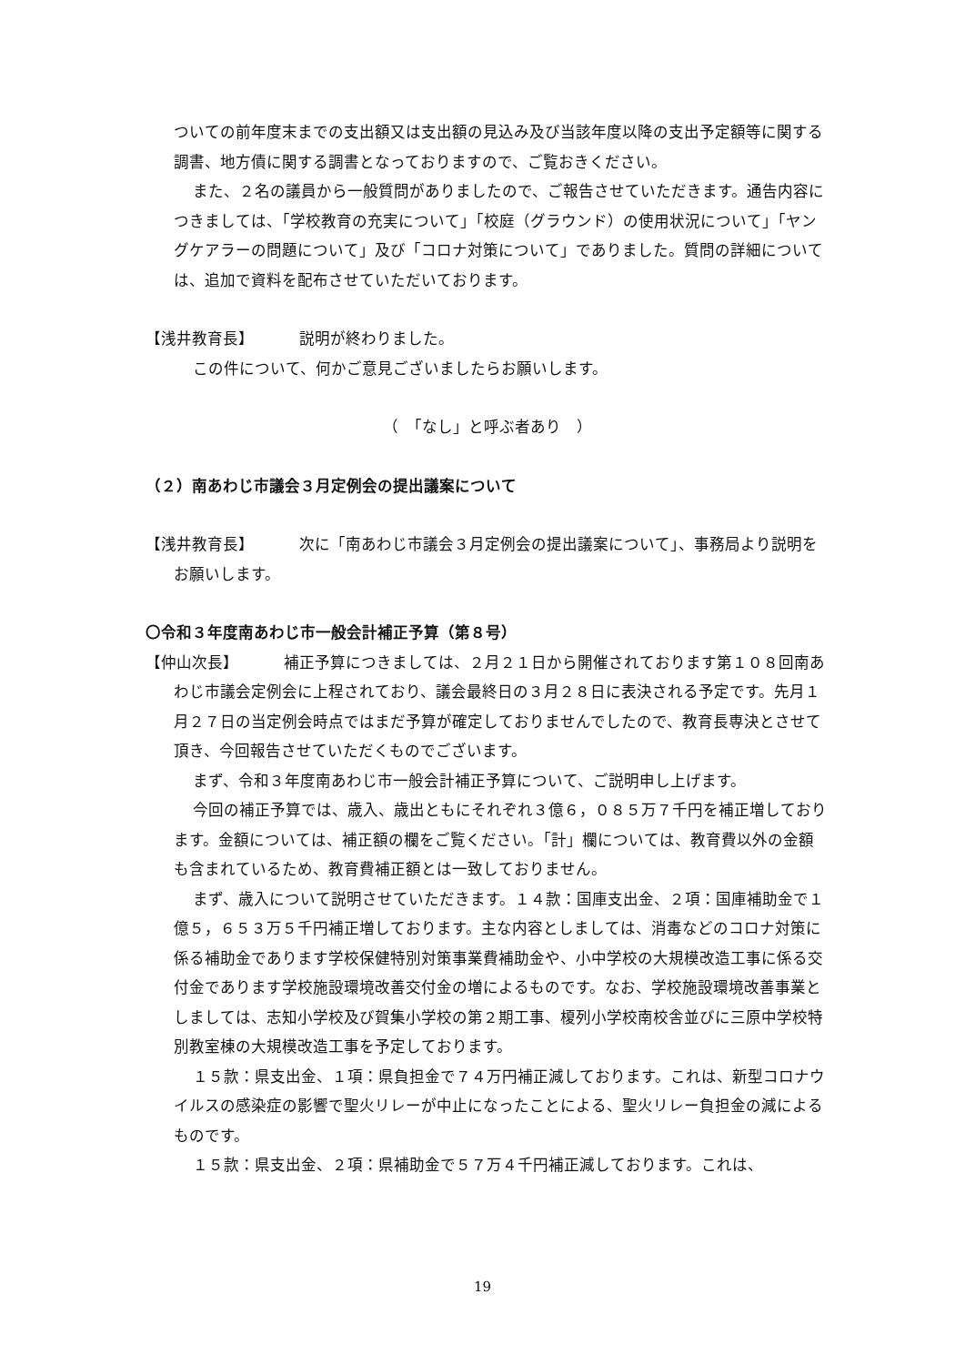ついての前年度末までの支出額又は支出額の見込み及び当該年度以降の支出予定額等に関する調書、地方債に関する調書となっておりますので、ご覧おきください。
また、２名の議員から一般質問がありましたので、ご報告させていただきます。通告内容につきましては、「学校教育の充実について」「校庭（グラウンド）の使用状況について」「ヤングケアラーの問題について」及び「コロナ対策について」でありました。質問の詳細については、追加で資料を配布させていただいております。
【浅井教育長】 説明が終わりました。
この件について、何かご意見ございましたらお願いします。
（　「なし」と呼ぶ者あり　）
（２）南あわじ市議会３月定例会の提出議案について
【浅井教育長】 次に「南あわじ市議会３月定例会の提出議案について」、事務局より説明をお願いします。
〇令和３年度南あわじ市一般会計補正予算（第８号）
【仲山次長】 補正予算につきましては、２月２１日から開催されております第１０８回南あわじ市議会定例会に上程されており、議会最終日の３月２８日に表決される予定です。先月１月２７日の当定例会時点ではまだ予算が確定しておりませんでしたので、教育長専決とさせて頂き、今回報告させていただくものでございます。
まず、令和３年度南あわじ市一般会計補正予算について、ご説明申し上げます。
今回の補正予算では、歳入、歳出ともにそれぞれ３億６，０８５万７千円を補正増しております。金額については、補正額の欄をご覧ください。「計」欄については、教育費以外の金額も含まれているため、教育費補正額とは一致しておりません。
まず、歳入について説明させていただきます。１４款：国庫支出金、２項：国庫補助金で１億５，６５３万５千円補正増しております。主な内容としましては、消毒などのコロナ対策に係る補助金であります学校保健特別対策事業費補助金や、小中学校の大規模改造工事に係る交付金であります学校施設環境改善交付金の増によるものです。なお、学校施設環境改善事業としましては、志知小学校及び賀集小学校の第２期工事、榎列小学校南校舎並びに三原中学校特別教室棟の大規模改造工事を予定しております。
１５款：県支出金、１項：県負担金で７４万円補正減しております。これは、新型コロナウイルスの感染症の影響で聖火リレーが中止になったことによる、聖火リレー負担金の減によるものです。
１５款：県支出金、２項：県補助金で５７万４千円補正減しております。これは、
19